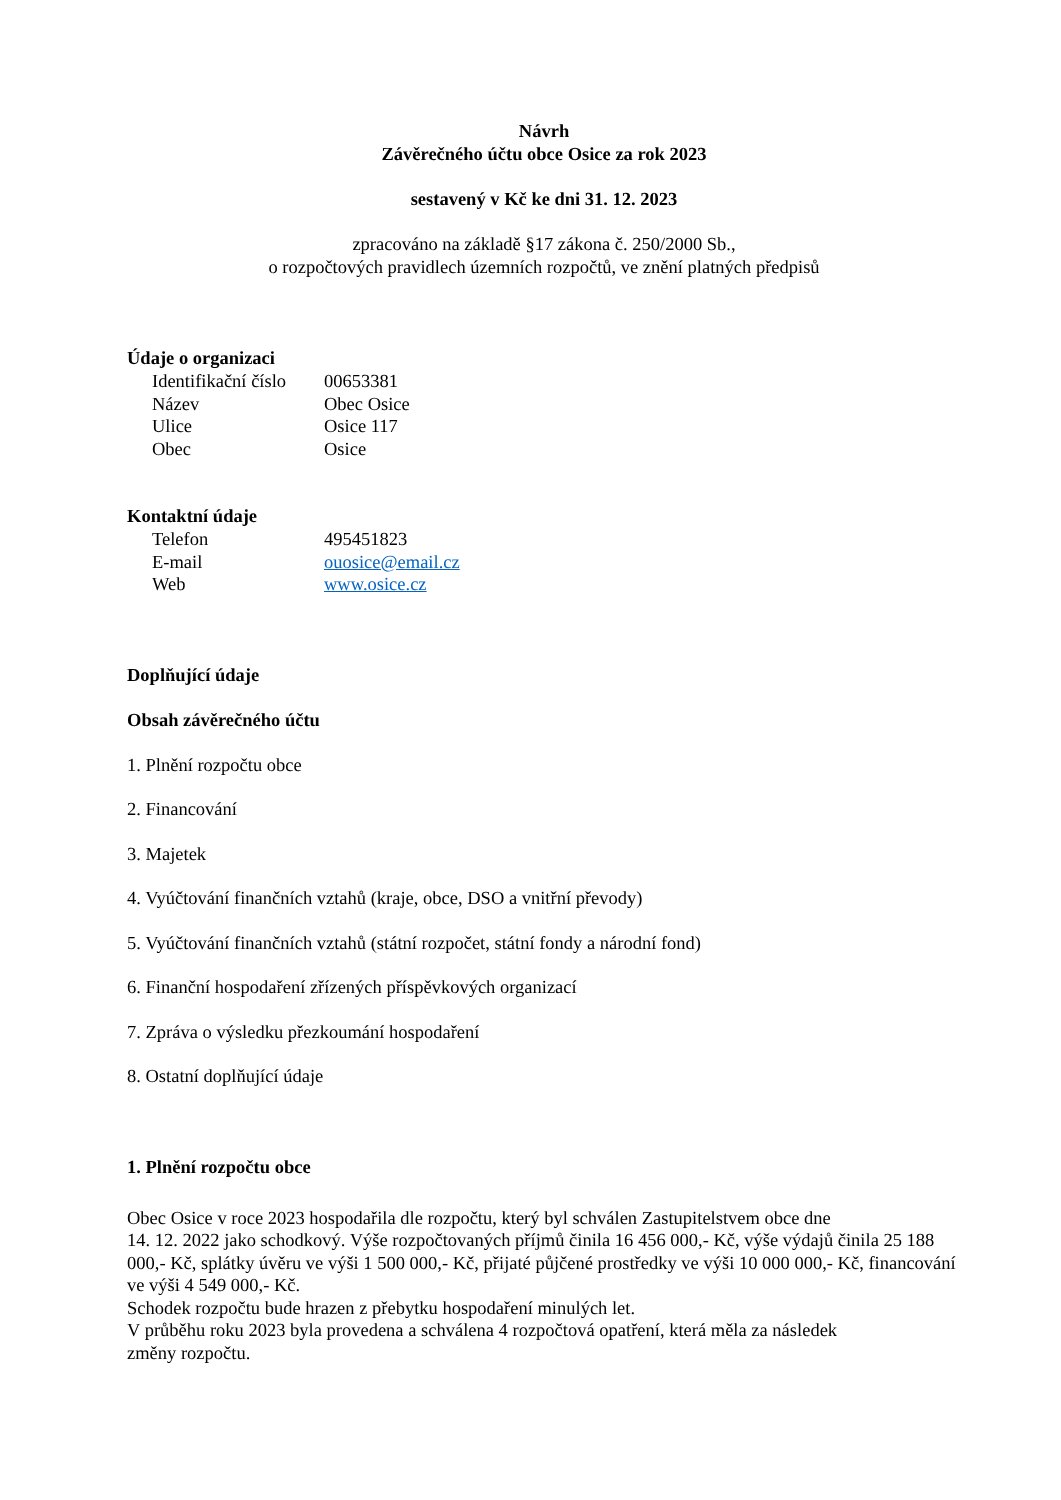Návrh
Závěrečného účtu obce Osice za rok 2023
sestavený v Kč ke dni 31. 12. 2023
zpracováno na základě §17 zákona č. 250/2000 Sb.,
o rozpočtových pravidlech územních rozpočtů, ve znění platných předpisů
Údaje o organizaci
Identifikační číslo 00653381
Název Obec Osice
Ulice Osice 117
Obec Osice
Kontaktní údaje
Telefon 495451823
E-mail ouosice@email.cz
Web www.osice.cz
Doplňující údaje
Obsah závěrečného účtu
1. Plnění rozpočtu obce
2. Financování
3. Majetek
4. Vyúčtování finančních vztahů (kraje, obce, DSO a vnitřní převody)
5. Vyúčtování finančních vztahů (státní rozpočet, státní fondy a národní fond)
6. Finanční hospodaření zřízených příspěvkových organizací
7. Zpráva o výsledku přezkoumání hospodaření
8. Ostatní doplňující údaje
1. Plnění rozpočtu obce
Obec Osice v roce 2023 hospodařila dle rozpočtu, který byl schválen Zastupitelstvem obce dne
14. 12. 2022 jako schodkový. Výše rozpočtovaných příjmů činila 16 456 000,- Kč, výše výdajů činila 25 188 000,- Kč, splátky úvěru ve výši 1 500 000,- Kč, přijaté půjčené prostředky ve výši 10 000 000,- Kč, financování ve výši 4 549 000,- Kč.
Schodek rozpočtu bude hrazen z přebytku hospodaření minulých let.
V průběhu roku 2023 byla provedena a schválena 4 rozpočtová opatření, která měla za následek
změny rozpočtu.